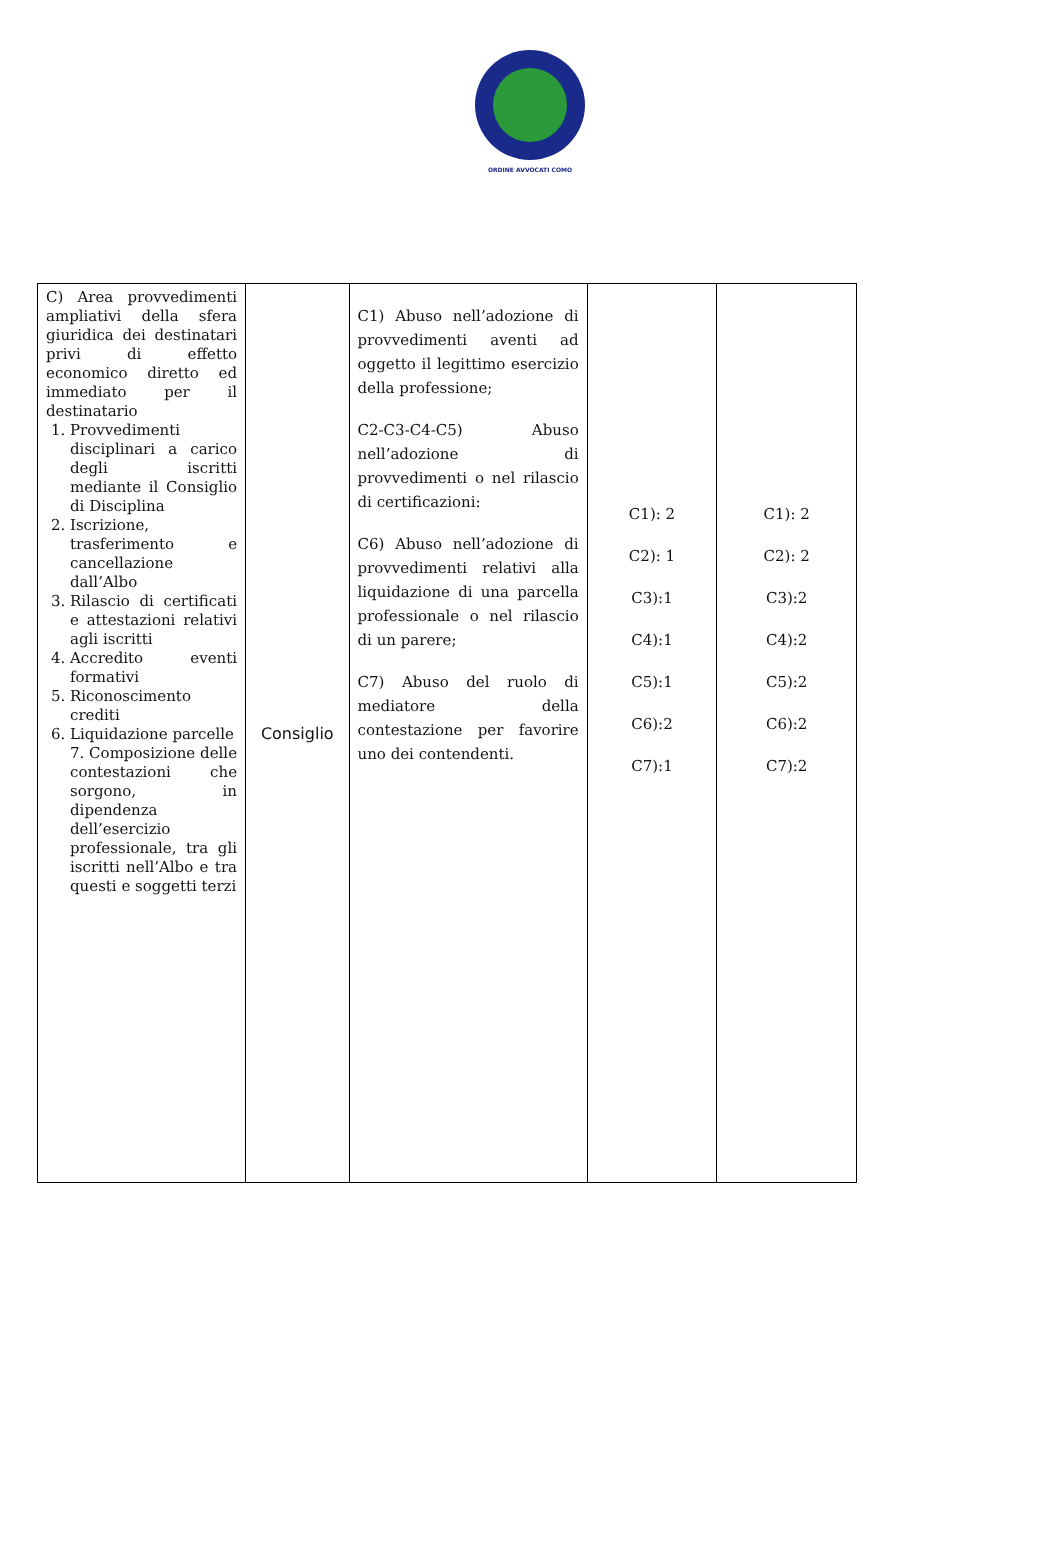ORDINE AVVOCATI COMO
| C) Area provvedimenti ampliativi della sfera giuridica dei destinatari privi di effetto economico diretto ed immediato per il destinatario 1. Provvedimenti disciplinari a carico degli iscritti mediante il Consiglio di Disciplina 2. Iscrizione, trasferimento e cancellazione dall’Albo 3. Rilascio di certificati e attestazioni relativi agli iscritti 4. Accredito eventi formativi 5. Riconoscimento crediti 6. Liquidazione parcelle 7. Composizione delle contestazioni che sorgono, in dipendenza dell’esercizio professionale, tra gli iscritti nell’Albo e tra questi e soggetti terzi | Consiglio | C1) Abuso nell’adozione di provvedimenti aventi ad oggetto il legittimo esercizio della professione; C2-C3-C4-C5) Abuso nell’adozione di provvedimenti o nel rilascio di certificazioni: C6) Abuso nell’adozione di provvedimenti relativi alla liquidazione di una parcella professionale o nel rilascio di un parere; C7) Abuso del ruolo di mediatore della contestazione per favorire uno dei contendenti. | C1): 2 C2): 1 C3):1 C4):1 C5):1 C6):2 C7):1 | C1): 2 C2): 2 C3):2 C4):2 C5):2 C6):2 C7):2 |